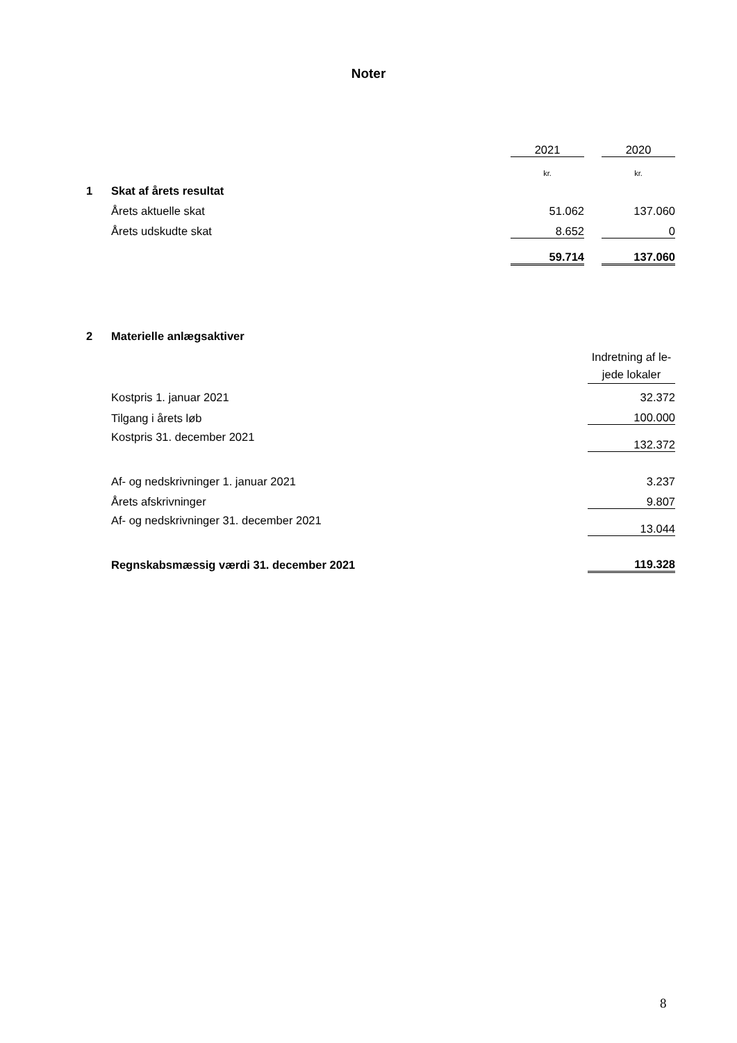Noter
| | | 2021 | | 2020 |
| | | kr. | | kr. |
| 1 | Skat af årets resultat | | | |
| | Årets aktuelle skat | 51.062 | | 137.060 |
| | Årets udskudte skat | 8.652 | | 0 |
| | | 59.714 | | 137.060 |
| 2 | Materielle anlægsaktiver | |
| | | Indretning af le- jede lokaler |
| | Kostpris 1. januar 2021 | 32.372 |
| | Tilgang i årets løb | 100.000 |
| | Kostpris 31. december 2021 | 132.372 |
| | Af- og nedskrivninger 1. januar 2021 | 3.237 |
| | Årets afskrivninger | 9.807 |
| | Af- og nedskrivninger 31. december 2021 | 13.044 |
| | Regnskabsmæssig værdi 31. december 2021 | 119.328 |
8